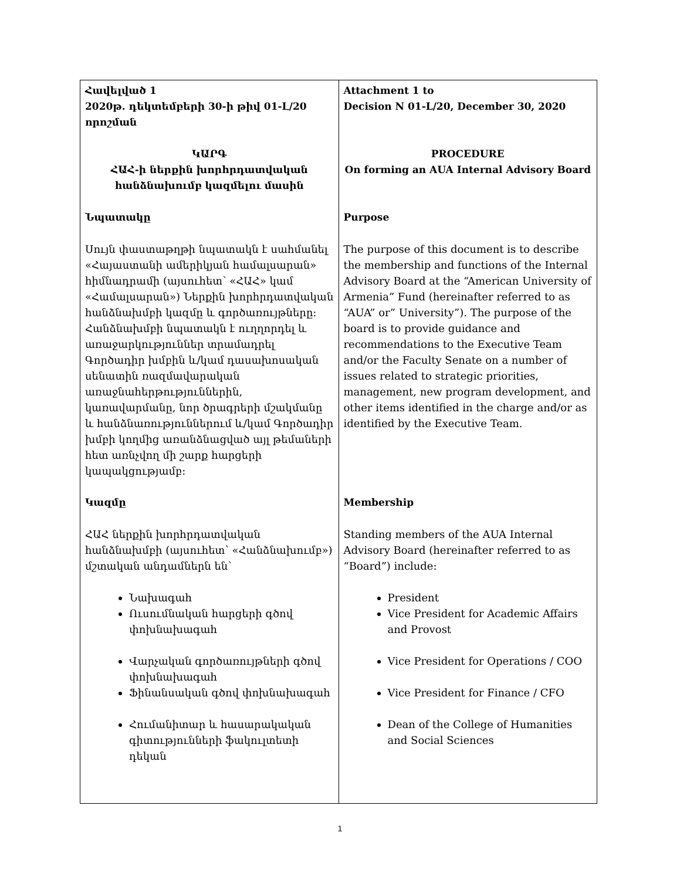| Հավելված 1 2020թ. դեկտեմբերի 30-ի թիվ 01-Լ/20 որոշման ԿԱՐԳ ՀԱՀ-ի ներքին խորհրդատվական հանձնախումբ կազմելու մասին Նպատակը Սույն փաստաթղթի նպատակն է սահմանել «Հայաստանի ամերիկյան համալսարան» հիմնադրամի (այսուհետ՝ «ՀԱՀ» կամ «Համալսարան») Ներքին խորհրդատվական հանձնախմբի կազմը և գործառույթները: Հանձնախմբի նպատակն է ուղղորդել և առաջարկություններ տրամադրել Գործադիր խմբին և/կամ դասախոսական սենատին ռազմավարական առաջնահերթություններին, կառավարմանը, նոր ծրագրերի մշակմանը և հանձնառություններում և/կամ Գործադիր խմբի կողմից առանձնացված այլ թեմաների հետ առնչվող մի շարք հարցերի կապակցությամբ: Կազմը ՀԱՀ ներքին խորհրդատվական հանձնախմբի (այսուհետ՝ «Հանձնախումբ») մշտական անդամներն են՝ Նախագահ Ուսումնական հարցերի գծով փոխնախագահ Վարչական գործառույթների գծով փոխնախագահ Ֆինանսական գծով փոխնախագահ Հումանիտար և հասարակական գիտությունների ֆակուլտետի դեկան | Attachment 1 to Decision N 01-L/20, December 30, 2020 PROCEDURE On forming an AUA Internal Advisory Board Purpose The purpose of this document is to describe the membership and functions of the Internal Advisory Board at the “American University of Armenia” Fund (hereinafter referred to as “AUA” or” University”). The purpose of the board is to provide guidance and recommendations to the Executive Team and/or the Faculty Senate on a number of issues related to strategic priorities, management, new program development, and other items identified in the charge and/or as identified by the Executive Team. Membership Standing members of the AUA Internal Advisory Board (hereinafter referred to as “Board”) include: President Vice President for Academic Affairs and Provost Vice President for Operations / COO Vice President for Finance / CFO Dean of the College of Humanities and Social Sciences |
1